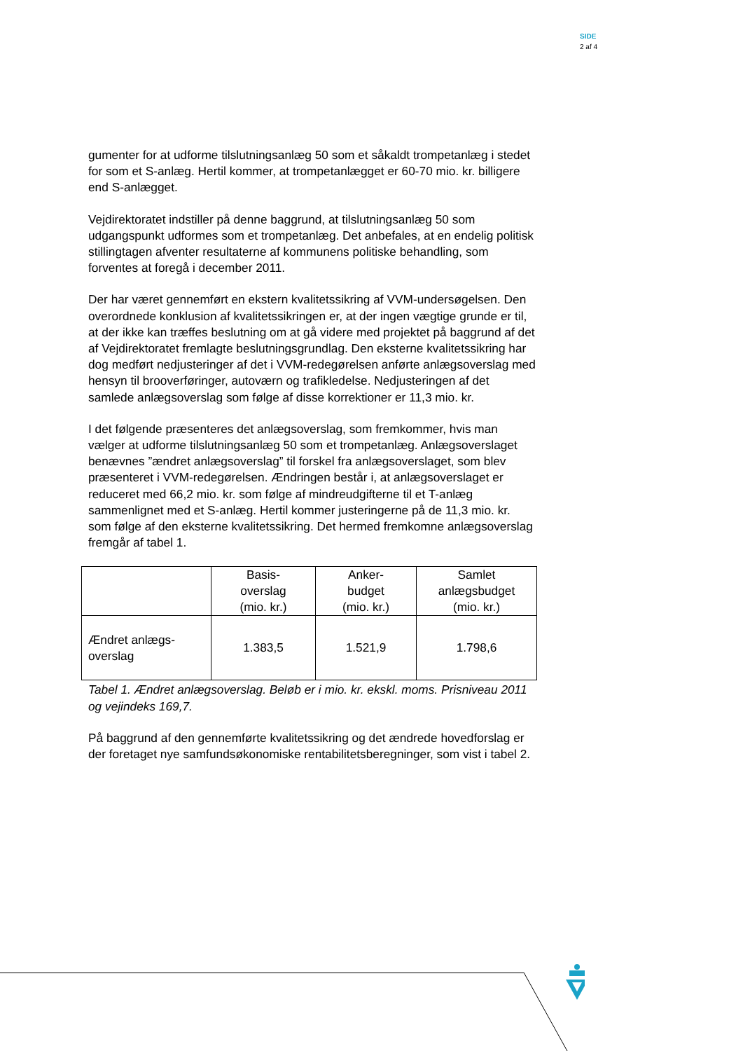SIDE
2 af 4
gumenter for at udforme tilslutningsanlæg 50 som et såkaldt trompetanlæg i stedet for som et S-anlæg. Hertil kommer, at trompetanlægget er 60-70 mio. kr. billigere end S-anlægget.
Vejdirektoratet indstiller på denne baggrund, at tilslutningsanlæg 50 som udgangspunkt udformes som et trompetanlæg. Det anbefales, at en endelig politisk stillingtagen afventer resultaterne af kommunens politiske behandling, som forventes at foregå i december 2011.
Der har været gennemført en ekstern kvalitetssikring af VVM-undersøgelsen. Den overordnede konklusion af kvalitetssikringen er, at der ingen vægtige grunde er til, at der ikke kan træffes beslutning om at gå videre med projektet på baggrund af det af Vejdirektoratet fremlagte beslutningsgrundlag. Den eksterne kvalitetssikring har dog medført nedjusteringer af det i VVM-redegørelsen anførte anlægsoverslag med hensyn til brooverføringer, autoværn og trafikledelse. Nedjusteringen af det samlede anlægsoverslag som følge af disse korrektioner er 11,3 mio. kr.
I det følgende præsenteres det anlægsoverslag, som fremkommer, hvis man vælger at udforme tilslutningsanlæg 50 som et trompetanlæg. Anlægsoverslaget benævnes ”ændret anlægsoverslag” til forskel fra anlægsoverslaget, som blev præsenteret i VVM-redegørelsen. Ændringen består i, at anlægsoverslaget er reduceret med 66,2 mio. kr. som følge af mindreudgifterne til et T-anlæg sammenlignet med et S-anlæg. Hertil kommer justeringerne på de 11,3 mio. kr. som følge af den eksterne kvalitetssikring. Det hermed fremkomne anlægsoverslag fremgår af tabel 1.
| | Basis- overslag (mio. kr.) | Anker- budget (mio. kr.) | Samlet anlægsbudget (mio. kr.) |
| Ændret anlægs- overslag | 1.383,5 | 1.521,9 | 1.798,6 |
Tabel 1. Ændret anlægsoverslag. Beløb er i mio. kr. ekskl. moms. Prisniveau 2011 og vejindeks 169,7.
På baggrund af den gennemførte kvalitetssikring og det ændrede hovedforslag er der foretaget nye samfundsøkonomiske rentabilitetsberegninger, som vist i tabel 2.